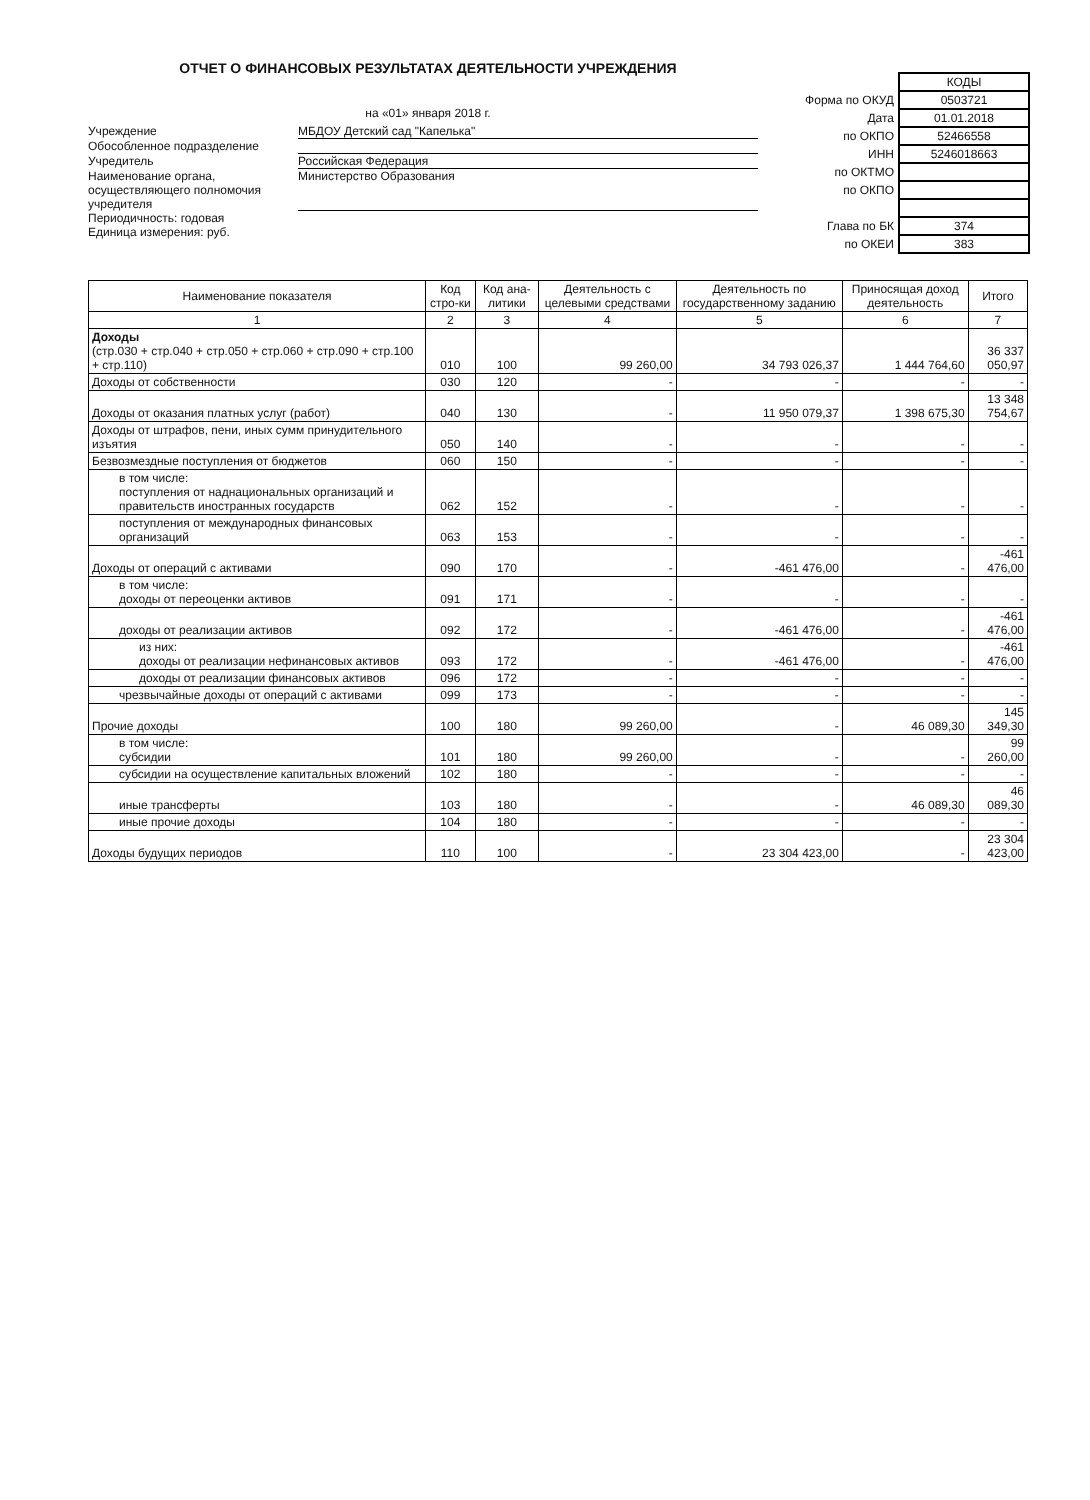ОТЧЕТ О ФИНАНСОВЫХ РЕЗУЛЬТАТАХ ДЕЯТЕЛЬНОСТИ УЧРЕЖДЕНИЯ
на «01» января 2018 г.
Учреждение МБДОУ Детский сад "Капелька"
Обособленное подразделение
Учредитель Российская Федерация
Наименование органа, осуществляющего полномочия учредителя
Министерство Образования
Периодичность: годовая
Единица измерения: руб.
| | КОДЫ |
| Форма по ОКУД | 0503721 |
| Дата | 01.01.2018 |
| по ОКПО | 52466558 |
| ИНН | 5246018663 |
| по ОКТМО | |
| по ОКПО | |
| Глава по БК | 374 |
| по ОКЕИ | 383 |
| Наименование показателя | Код стро-ки | Код ана-литики | Деятельность с целевыми средствами | Деятельность по государственному заданию | Приносящая доход деятельность | Итого |
| --- | --- | --- | --- | --- | --- | --- |
| 1 | 2 | 3 | 4 | 5 | 6 | 7 |
| Доходы (стр.030 + стр.040 + стр.050 + стр.060 + стр.090 + стр.100 + стр.110) | 010 | 100 | 99 260,00 | 34 793 026,37 | 1 444 764,60 | 36 337 050,97 |
| Доходы от собственности | 030 | 120 | - | - | - | - |
| Доходы от оказания платных услуг (работ) | 040 | 130 | - | 11 950 079,37 | 1 398 675,30 | 13 348 754,67 |
| Доходы от штрафов, пени, иных сумм принудительного изъятия | 050 | 140 | - | - | - | - |
| Безвозмездные поступления от бюджетов | 060 | 150 | - | - | - | - |
| в том числе: поступления от наднациональных организаций и правительств иностранных государств | 062 | 152 | - | - | - | - |
| поступления от международных финансовых организаций | 063 | 153 | - | - | - | - |
| Доходы от операций с активами | 090 | 170 | - | -461 476,00 | - | -461 476,00 |
| в том числе: доходы от переоценки активов | 091 | 171 | - | - | - | - |
| доходы от реализации активов | 092 | 172 | - | -461 476,00 | - | -461 476,00 |
| из них: доходы от реализации нефинансовых активов | 093 | 172 | - | -461 476,00 | - | -461 476,00 |
| доходы от реализации финансовых активов | 096 | 172 | - | - | - | - |
| чрезвычайные доходы от операций с активами | 099 | 173 | - | - | - | - |
| Прочие доходы | 100 | 180 | 99 260,00 | - | 46 089,30 | 145 349,30 |
| в том числе: субсидии | 101 | 180 | 99 260,00 | - | - | 99 260,00 |
| субсидии на осуществление капитальных вложений | 102 | 180 | - | - | - | - |
| иные трансферты | 103 | 180 | - | - | 46 089,30 | 46 089,30 |
| иные прочие доходы | 104 | 180 | - | - | - | - |
| Доходы будущих периодов | 110 | 100 | - | 23 304 423,00 | - | 23 304 423,00 |